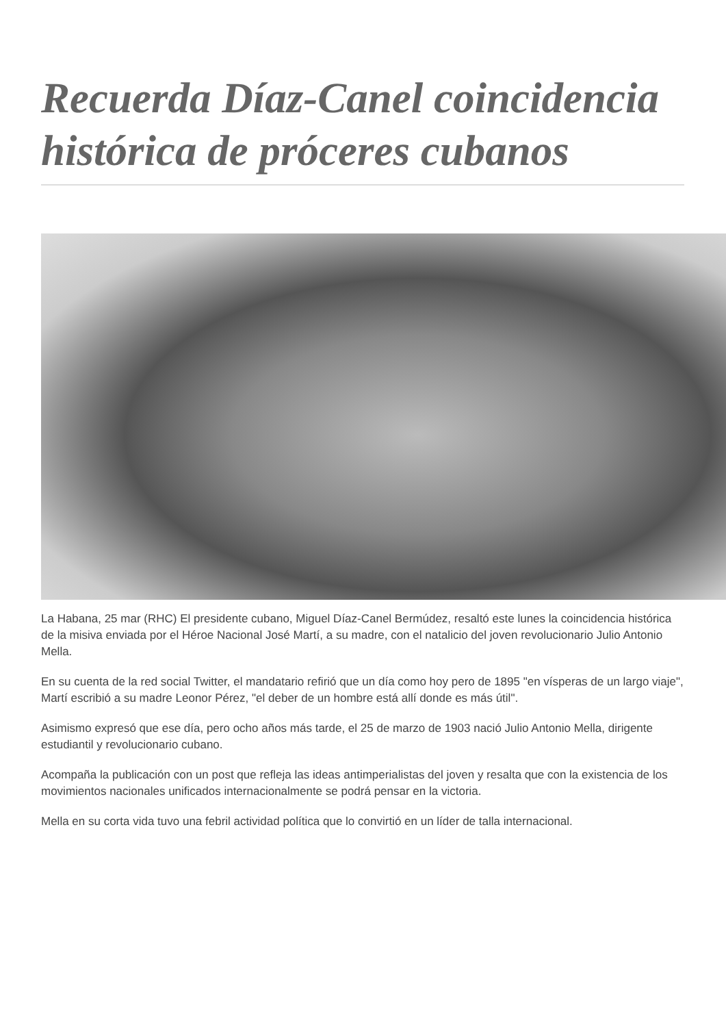Recuerda Díaz-Canel coincidencia histórica de próceres cubanos
La Habana, 25 mar (RHC) El presidente cubano, Miguel Díaz-Canel Bermúdez, resaltó este lunes la coincidencia histórica de la misiva enviada por el Héroe Nacional José Martí, a su madre, con el natalicio del joven revolucionario Julio Antonio Mella.
En su cuenta de la red social Twitter, el mandatario refirió que un día como hoy pero de 1895 "en vísperas de un largo viaje", Martí escribió a su madre Leonor Pérez, "el deber de un hombre está allí donde es más útil".
Asimismo expresó que ese día, pero ocho años más tarde, el 25 de marzo de 1903 nació Julio Antonio Mella, dirigente estudiantil y revolucionario cubano.
Acompaña la publicación con un post que refleja las ideas antimperialistas del joven y resalta que con la existencia de los movimientos nacionales unificados internacionalmente se podrá pensar en la victoria.
Mella en su corta vida tuvo una febril actividad política que lo convirtió en un líder de talla internacional.